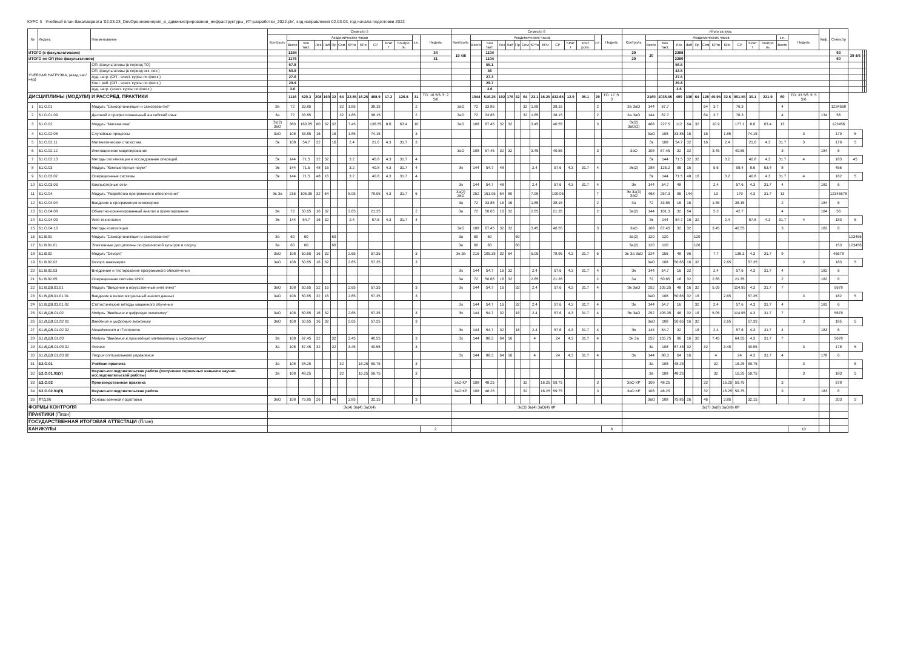КУРС 3 Учебный план бакалавриата '02.03.03_DevOps-инженерия_в_администрировании_инфраструктуры_ИТ-разработки_2022.plx', код направления 02.03.03, год начала подготовки 2022
| № | Индекс | Наименование | Семестр 5 | | | | | | | | | | | | | | Семестр 6 | | | | | | | | | | | | | | Итого за курс | | | | | | | | | | | | | | Каф. | Семестр | | | |
| --- | --- | --- | --- | --- | --- | --- | --- | --- | --- | --- | --- | --- | --- | --- | --- | --- | --- | --- | --- | --- | --- | --- | --- | --- | --- | --- | --- | --- | --- | --- | --- | --- | --- | --- | --- | --- | --- | --- | --- | --- | --- | --- | --- | --- | --- | --- | --- | --- | --- |
| | | | Контроль | Академических часов | | | | | | | | | | | з.е. | Недель | Контроль | Академических часов | | | | | | | | | | | з.е. | Недель | Контроль | Академических часов | | | | | | | | | | | з.е. | Недель | | | | | |
| | | | | Всего | Кон такт. | Лек | Лаб | Пр | Сем | КРто | КРи | СР | КРат т | Контро ль | | | | Всего | Кон такт. | Лек | Лаб | Пр | Сем | КРто | КРи | СР | КРат т | Конт роль | | | | Всего | Кон такт. | Лек | Лаб | Пр | Сем | КРто | КРи | СР | КРат т | Контро ль | Всего | | | | | | |
| ИТОГО (с факультативами) | | | | 1284 | | | | | | | | | | | | 34 | 19 4/6 | | 1104 | | | | | | | | | | | | 29 | 20 | | 2388 | | | | | | | | | | | | 63 | 39 4/6 | | |
| ИТОГО по ОП (без факультативов) | | | | 1176 | | | | | | | | | | | | 31 | | | 1104 | | | | | | | | | | | | 29 | | | 2280 | | | | | | | | | | | | 60 | | | |
| УЧЕБНАЯ НАГРУЗКА, (акад.час/нед) | | ОП, факультативы (в период ТО) | | 57.8 | | | | | | | | | | | | | | | 55.1 | | | | | | | | | | | | | | | 56.5 | | | | | | | | | | | | | | | |
| | | ОП, факультативы (в период экз. сес.) | | 50.9 | | | | | | | | | | | | | | | 36 | | | | | | | | | | | | | | | 43.5 | | | | | | | | | | | | | | | |
| | | Ауд. нагр. (ОП - элект. курсы по физ.к.) | | 27.6 | | | | | | | | | | | | | | | 27.3 | | | | | | | | | | | | | | | 27.5 | | | | | | | | | | | | | | | |
| | | Конт. раб. (ОП - элект. курсы по физ.к.) | | 29.9 | | | | | | | | | | | | | | | 29.7 | | | | | | | | | | | | | | | 29.8 | | | | | | | | | | | | | | | |
| | | Ауд. нагр. (элект. курсы по физ.к.) | | 3.6 | | | | | | | | | | | | | | | 3.6 | | | | | | | | | | | | | | | 3.6 | | | | | | | | | | | | | | | |
| ДИСЦИПЛИНЫ (МОДУЛИ) И РАССРЕД. ПРАКТИКИ | | | | 1116 | 520.3 | 208 | 160 | 32 | 64 | 22.85 | 16.25 | 468.9 | 17.2 | 126.8 | 31 | ТО: 16 5/6 Э: 2 5/6 | | 1044 | 516.25 | 192 | 176 | 32 | 64 | 23.1 | 16.25 | 432.65 | 12.9 | 95.1 | 29 | ТО: 17 Э: 3 | | 2160 | 1036.55 | 400 | 336 | 64 | 128 | 45.95 | 32.5 | 901.55 | 30.1 | 221.9 | 60 | ТО: 33 5/6 Э: 5 5/6 | | | | | |
| 1 | Б1.О.01 | Модуль "Самоорганизация и саморазвитие" | За | 72 | 33.85 | | | | 32 | 1.85 | | 38.15 | | | 2 | | ЗаО | 72 | 33.85 | | | | 32 | 1.85 | | 38.15 | | | 2 | | За ЗаО | 144 | 67.7 | | | | 64 | 3.7 | | 76.3 | | | 4 | | | 1234568 | | | |
| 2 | Б1.О.01.09 | Деловой и профессиональный английский язык | За | 72 | 33.85 | | | | 32 | 1.85 | | 38.15 | | | 2 | | ЗаО | 72 | 33.85 | | | | 32 | 1.85 | | 38.15 | | | 2 | | За ЗаО | 144 | 67.7 | | | | 64 | 3.7 | | 76.3 | | | 4 | | 134 | 56 | | | |
| 3 | Б1.О.02 | Модуль "Математика" | Эк(2) ЗаО | 360 | 160.05 | 80 | 32 | 32 | | 7.45 | | 136.55 | 8.6 | 63.4 | 10 | | ЗаО | 108 | 67.45 | 32 | 32 | | | 3.45 | | 40.55 | | | 3 | | Эк(2) ЗаО(2) | 468 | 227.5 | 112 | 64 | 32 | | 10.9 | | 177.1 | 8.6 | 63.4 | 13 | | | 123456 | | | |
| 4 | Б1.О.02.08 | Случайные процессы | ЗаО | 108 | 33.85 | 16 | | 16 | | 1.85 | | 74.15 | | | 3 | | | | | | | | | | | | | | | | | ЗаО | 108 | 33.85 | 16 | | 16 | | 1.85 | | 74.15 | | | 3 | | 179 | 5 | | |
| 5 | Б1.О.02.11 | Математическая статистика | Эк | 108 | 54.7 | 32 | | 16 | | 2.4 | | 21.6 | 4.3 | 31.7 | 3 | | | | | | | | | | | | | | | | | Эк | 108 | 54.7 | 32 | | 16 | | 2.4 | | 21.6 | 4.3 | 31.7 | 3 | | 179 | 5 | | |
| 6 | Б1.О.02.12 | Имитационное моделирование | | | | | | | | | | | | | | | ЗаО | 108 | 67.45 | 32 | 32 | | | 3.45 | | 40.55 | | | 3 | | ЗаО | 108 | 67.45 | 32 | 32 | | | 3.45 | | 40.55 | | | 3 | | 184 | 6 | | | |
| 7 | Б1.О.02.13 | Методы оптимизации и исследование операций | Эк | 144 | 71.5 | 32 | 32 | | | 3.2 | | 40.8 | 4.3 | 31.7 | 4 | | | | | | | | | | | | | | | | | Эк | 144 | 71.5 | 32 | 32 | | | 3.2 | | 40.8 | 4.3 | 31.7 | 4 | | 183 | 45 | | |
| 8 | Б1.О.03 | Модуль "Компьютерные науки" | Эк | 144 | 71.5 | 48 | 16 | | | 3.2 | | 40.8 | 4.3 | 31.7 | 4 | | Эк | 144 | 54.7 | 48 | | | | 2.4 | | 57.6 | 4.3 | 31.7 | 4 | | Эк(2) | 288 | 126.2 | 96 | 16 | | | 5.6 | | 98.4 | 8.6 | 63.4 | 8 | | | 456 | | | |
| 9 | Б1.О.03.02 | Операционные системы | Эк | 144 | 71.5 | 48 | 16 | | | 3.2 | | 40.8 | 4.3 | 31.7 | 4 | | | | | | | | | | | | | | | | | Эк | 144 | 71.5 | 48 | 16 | | | 3.2 | | 40.8 | 4.3 | 31.7 | 4 | | 182 | 5 | | |
| 10 | Б1.О.03.03 | Компьютерные сети | | | | | | | | | | | | | | | Эк | 144 | 54.7 | 48 | | | | 2.4 | | 57.6 | 4.3 | 31.7 | 4 | | Эк | 144 | 54.7 | 48 | | | | 2.4 | | 57.6 | 4.3 | 31.7 | 4 | | 182 | 6 | | | |
| 11 | Б1.О.04 | Модуль "Разработка программного обеспечения" | Эк За | 216 | 105.35 | 32 | 64 | | | 5.05 | | 78.95 | 4.3 | 31.7 | 6 | | За(2) ЗаО | 252 | 151.95 | 64 | 80 | | | 7.95 | | 100.05 | | | 7 | | Эк За(3) ЗаО | 468 | 257.3 | 96 | 144 | | | 13 | | 179 | 4.3 | 31.7 | 13 | | | 12345678 | | | |
| 12 | Б1.О.04.04 | Введение в программную инженерию | | | | | | | | | | | | | | | За | 72 | 33.85 | 16 | 16 | | | 1.85 | | 38.15 | | | 2 | | За | 72 | 33.85 | 16 | 16 | | | 1.85 | | 38.15 | | | 2 | | 184 | 6 | | | |
| 13 | Б1.О.04.08 | Объектно-ориентированный анализ и проектирование | За | 72 | 50.65 | 16 | 32 | | | 2.65 | | 21.35 | | | 2 | | За | 72 | 50.65 | 16 | 32 | | | 2.65 | | 21.35 | | | 2 | | За(2) | 144 | 101.3 | 32 | 64 | | | 5.3 | | 42.7 | | | 4 | | 184 | 56 | | | |
| 14 | Б1.О.04.09 | Web-технологии | Эк | 144 | 54.7 | 16 | 32 | | | 2.4 | | 57.6 | 4.3 | 31.7 | 4 | | | | | | | | | | | | | | | | | Эк | 144 | 54.7 | 16 | 32 | | | 2.4 | | 57.6 | 4.3 | 31.7 | 4 | | 183 | 5 | | |
| 15 | Б1.О.04.10 | Методы компиляции | | | | | | | | | | | | | | | ЗаО | 108 | 67.45 | 32 | 32 | | | 3.45 | | 40.55 | | | 3 | | ЗаО | 108 | 67.45 | 32 | 32 | | | 3.45 | | 40.55 | | | 3 | | 182 | 6 | | | |
| 16 | Б1.В.01 | Модуль "Самоорганизация и саморазвитие" | За | 60 | 60 | | | 60 | | | | | | | | | За | 60 | 60 | | | 60 | | | | | | | | | За(2) | 120 | 120 | | | 120 | | | | | | | | | | | 123456 | | |
| 17 | Б1.В.01.01 | Элективные дисциплины по физической культуре и спорту | За | 60 | 60 | | | 60 | | | | | | | | | За | 60 | 60 | | | 60 | | | | | | | | | За(2) | 120 | 120 | | | 120 | | | | | | | | | | 153 | 123456 | | |
| 18 | Б1.В.02 | Модуль "Devops" | ЗаО | 108 | 50.65 | 16 | 32 | | | 2.65 | | 57.35 | | | 3 | | Эк За | 216 | 105.35 | 32 | 64 | | | 5.05 | | 78.95 | 4.3 | 31.7 | 6 | | Эк За ЗаО | 324 | 156 | 48 | 96 | | | 7.7 | | 136.3 | 4.3 | 31.7 | 9 | | | 45678 | | | |
| 19 | Б1.В.02.02 | Devops инженерия | ЗаО | 108 | 50.65 | 16 | 32 | | | 2.65 | | 57.35 | | | 3 | | | | | | | | | | | | | | | | | ЗаО | 108 | 50.65 | 16 | 32 | | | 2.65 | | 57.35 | | | 3 | | 183 | 5 | | |
| 20 | Б1.В.02.03 | Внедрение и тестирование программного обеспечения | | | | | | | | | | | | | | | Эк | 144 | 54.7 | 16 | 32 | | | 2.4 | | 57.6 | 4.3 | 31.7 | 4 | | Эк | 144 | 54.7 | 16 | 32 | | | 2.4 | | 57.6 | 4.3 | 31.7 | 4 | | 182 | 6 | | | |
| 21 | Б1.В.02.05 | Операционная система UNIX | | | | | | | | | | | | | | | За | 72 | 50.65 | 16 | 32 | | | 2.65 | | 21.35 | | | 2 | | За | 72 | 50.65 | 16 | 32 | | | 2.65 | | 21.35 | | | 2 | | 182 | 6 | | | |
| 22 | Б1.В.ДВ.01.01 | Модуль "Введение в искусственный интеллект" | ЗаО | 108 | 50.65 | 32 | 16 | | | 2.65 | | 57.35 | | | 3 | | Эк | 144 | 54.7 | 16 | | 32 | | 2.4 | | 57.6 | 4.3 | 31.7 | 4 | | Эк ЗаО | 252 | 105.35 | 48 | 16 | 32 | | 5.05 | | 114.95 | 4.3 | 31.7 | 7 | | | 5678 | | | |
| 23 | Б1.В.ДВ.01.01.01 | Введение в интеллектуальный анализ данных | ЗаО | 108 | 50.65 | 32 | 16 | | | 2.65 | | 57.35 | | | 3 | | | | | | | | | | | | | | | | | ЗаО | 108 | 50.65 | 32 | 16 | | | 2.65 | | 57.35 | | | 3 | | 182 | 5 | | |
| 24 | Б1.В.ДВ.01.01.02 | Статистические методы машинного обучения | | | | | | | | | | | | | | | Эк | 144 | 54.7 | 16 | | 32 | | 2.4 | | 57.6 | 4.3 | 31.7 | 4 | | Эк | 144 | 54.7 | 16 | | 32 | | 2.4 | | 57.6 | 4.3 | 31.7 | 4 | | 182 | 6 | | | |
| 25 | Б1.В.ДВ.01.02 | Модуль "Введение в цифровую экономику" | ЗаО | 108 | 50.65 | 16 | 32 | | | 2.65 | | 57.35 | | | 3 | | Эк | 144 | 54.7 | 32 | | 16 | | 2.4 | | 57.6 | 4.3 | 31.7 | 4 | | Эк ЗаО | 252 | 105.35 | 48 | 32 | 16 | | 5.05 | | 114.95 | 4.3 | 31.7 | 7 | | | 5678 | | | |
| 26 | Б1.В.ДВ.01.02.01 | Введение в цифровую экономику | ЗаО | 108 | 50.65 | 16 | 32 | | | 2.65 | | 57.35 | | | 3 | | | | | | | | | | | | | | | | | ЗаО | 108 | 50.65 | 16 | 32 | | | 2.65 | | 57.35 | | | 3 | | 185 | 5 | | |
| 27 | Б1.В.ДВ.01.02.02 | Менеджмент в IT-отрасли | | | | | | | | | | | | | | | Эк | 144 | 54.7 | 32 | | 16 | | 2.4 | | 57.6 | 4.3 | 31.7 | 4 | | Эк | 144 | 54.7 | 32 | | 16 | | 2.4 | | 57.6 | 4.3 | 31.7 | 4 | | 183 | 6 | | | |
| 28 | Б1.В.ДВ.01.03 | Модуль "Введение в прикладную математику и информатику" | За | 108 | 67.45 | 32 | | 32 | | 3.45 | | 40.55 | | | 3 | | Эк | 144 | 88.3 | 64 | 16 | | | 4 | | 24 | 4.3 | 31.7 | 4 | | Эк За | 252 | 155.75 | 96 | 16 | 32 | | 7.45 | | 64.55 | 4.3 | 31.7 | 7 | | | 5678 | | | |
| 29 | Б1.В.ДВ.01.03.01 | Физика | За | 108 | 67.45 | 32 | | 32 | | 3.45 | | 40.55 | | | 3 | | | | | | | | | | | | | | | | | За | 108 | 67.45 | 32 | | 32 | | 3.45 | | 40.55 | | | 3 | | 178 | 5 | | |
| 30 | Б1.В.ДВ.01.03.02 | Теория оптимального управления | | | | | | | | | | | | | | | Эк | 144 | 88.3 | 64 | 16 | | | 4 | | 24 | 4.3 | 31.7 | 4 | | Эк | 144 | 88.3 | 64 | 16 | | | 4 | | 24 | 4.3 | 31.7 | 4 | | 178 | 6 | | | |
| 31 | Б2.О.01 | Учебная практика | За | 108 | 48.25 | | | | 32 | | 16.25 | 59.75 | | | 3 | | | | | | | | | | | | | | | | | За | 108 | 48.25 | | | | 32 | | 16.25 | 59.75 | | | 3 | | | 5 | | |
| 32 | Б2.О.01.01(У) | Научно-исследовательская работа (получение первичных навыков научно-исследовательской работы) | За | 108 | 48.25 | | | | 32 | | 16.25 | 59.75 | | | 3 | | | | | | | | | | | | | | | | | За | 108 | 48.25 | | | | 32 | | 16.25 | 59.75 | | | 3 | | 183 | 5 | | |
| 33 | Б2.О.02 | Производственная практика | | | | | | | | | | | | | | | ЗаО КР | 108 | 48.25 | | | | 32 | | 16.25 | 59.75 | | | 3 | | ЗаО КР | 108 | 48.25 | | | | 32 | | 16.25 | 59.75 | | | 3 | | | 678 | | | |
| 34 | Б2.О.02.01(П) | Научно-исследовательская работа | | | | | | | | | | | | | | | ЗаО КР | 108 | 48.25 | | | | 32 | | 16.25 | 59.75 | | | 3 | | ЗаО КР | 108 | 48.25 | | | | 32 | | 16.25 | 59.75 | | | 3 | | 183 | 6 | | | |
| 35 | ФТД.06 | Основы военной подготовки | ЗаО | 108 | 75.85 | 26 | | 46 | | 3.85 | | 32.15 | | | 3 | | | | | | | | | | | | | | | | | ЗаО | 108 | 75.85 | 26 | | 46 | | 3.85 | | 32.15 | | | 3 | | 203 | 5 | | |
| ФОРМЫ КОНТРОЛЯ | | | Эк(4) За(4) ЗаО(4) | | | | | | | | | | | | | | Эк(3) За(4) ЗаО(4) КР | | | | | | | | | | | | | | Эк(7) За(8) ЗаО(8) КР | | | | | | | | | | | | | | | | | | |
| ПРАКТИКИ (План) | | | | | | | | | | | | | | | | | | | | | | | | | | | | | | | | | | | | | | | | | | | | | | | | | |
| ГОСУДАРСТВЕННАЯ ИТОГОВАЯ АТТЕСТАЦИ (План) | | | | | | | | | | | | | | | | | | | | | | | | | | | | | | | | | | | | | | | | | | | | | | | | | |
| КАНИКУЛЫ | | | | | | | | | | | | | | | | 2 | | | | | | | | | | | | | | 8 | | | | | | | | | | | | | | 10 | | | | | |